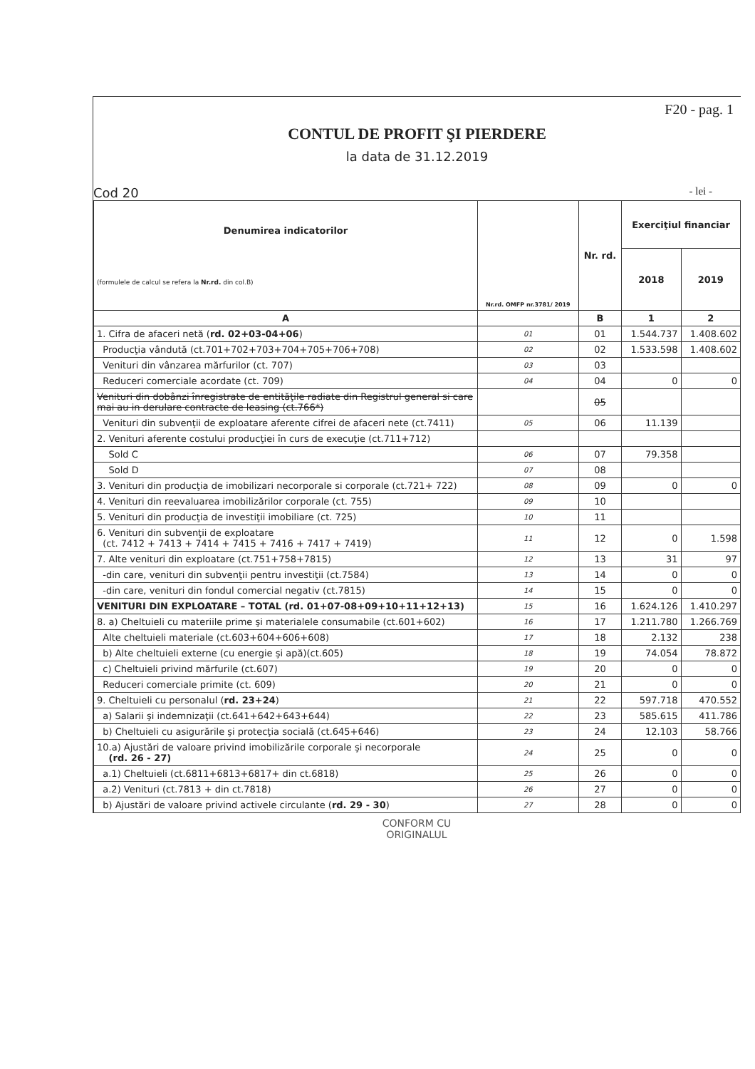F20 - pag. 1
CONTUL DE PROFIT ŞI PIERDERE
la data de 31.12.2019
Cod 20 - lei -
| Denumirea indicatorilor (formulele de calcul se refera la Nr.rd. din col.B) | Nr.rd. OMFP nr.3781/ 2019 | Nr. rd. | Exerciţiul financiar | |
| --- | --- | --- | --- | --- |
| | | | 2018 | 2019 |
| A | | B | 1 | 2 |
| 1. Cifra de afaceri netă ( rd. 02+03-04+06 ) | 01 | 01 | 1.544.737 | 1.408.602 |
| Producţia vândută (ct.701+702+703+704+705+706+708) | 02 | 02 | 1.533.598 | 1.408.602 |
| Venituri din vânzarea mărfurilor (ct. 707) | 03 | 03 | | |
| Reduceri comerciale acordate (ct. 709) | 04 | 04 | 0 | 0 |
| Venituri din dobânzi înregistrate de entităţile radiate din Registrul general si care mai au in derulare contracte de leasing (ct.766*) | | 05 | | |
| Venituri din subvenţii de exploatare aferente cifrei de afaceri nete (ct.7411) | 05 | 06 | 11.139 | |
| 2. Venituri aferente costului producţiei în curs de execuţie (ct.711+712) | | | | |
| Sold C | 06 | 07 | 79.358 | |
| Sold D | 07 | 08 | | |
| 3. Venituri din producţia de imobilizari necorporale si corporale (ct.721+ 722) | 08 | 09 | 0 | 0 |
| 4. Venituri din reevaluarea imobilizărilor corporale (ct. 755) | 09 | 10 | | |
| 5. Venituri din producţia de investiţii imobiliare (ct. 725) | 10 | 11 | | |
| 6. Venituri din subvenţii de exploatare (ct. 7412 + 7413 + 7414 + 7415 + 7416 + 7417 + 7419) | 11 | 12 | 0 | 1.598 |
| 7. Alte venituri din exploatare (ct.751+758+7815) | 12 | 13 | 31 | 97 |
| -din care, venituri din subvenţii pentru investiţii (ct.7584) | 13 | 14 | 0 | 0 |
| -din care, venituri din fondul comercial negativ (ct.7815) | 14 | 15 | 0 | 0 |
| VENITURI DIN EXPLOATARE – TOTAL (rd. 01+07-08+09+10+11+12+13) | 15 | 16 | 1.624.126 | 1.410.297 |
| 8. a) Cheltuieli cu materiile prime şi materialele consumabile (ct.601+602) | 16 | 17 | 1.211.780 | 1.266.769 |
| Alte cheltuieli materiale (ct.603+604+606+608) | 17 | 18 | 2.132 | 238 |
| b) Alte cheltuieli externe (cu energie şi apă)(ct.605) | 18 | 19 | 74.054 | 78.872 |
| c) Cheltuieli privind mărfurile (ct.607) | 19 | 20 | 0 | 0 |
| Reduceri comerciale primite (ct. 609) | 20 | 21 | 0 | 0 |
| 9. Cheltuieli cu personalul ( rd. 23+24 ) | 21 | 22 | 597.718 | 470.552 |
| a) Salarii şi indemnizaţii (ct.641+642+643+644) | 22 | 23 | 585.615 | 411.786 |
| b) Cheltuieli cu asigurările şi protecţia socială (ct.645+646) | 23 | 24 | 12.103 | 58.766 |
| 10.a) Ajustări de valoare privind imobilizările corporale şi necorporale (rd. 26 - 27) | 24 | 25 | 0 | 0 |
| a.1) Cheltuieli (ct.6811+6813+6817+ din ct.6818) | 25 | 26 | 0 | 0 |
| a.2) Venituri (ct.7813 + din ct.7818) | 26 | 27 | 0 | 0 |
| b) Ajustări de valoare privind activele circulante ( rd. 29 - 30 ) | 27 | 28 | 0 | 0 |
CONFORM CU
ORIGINALUL